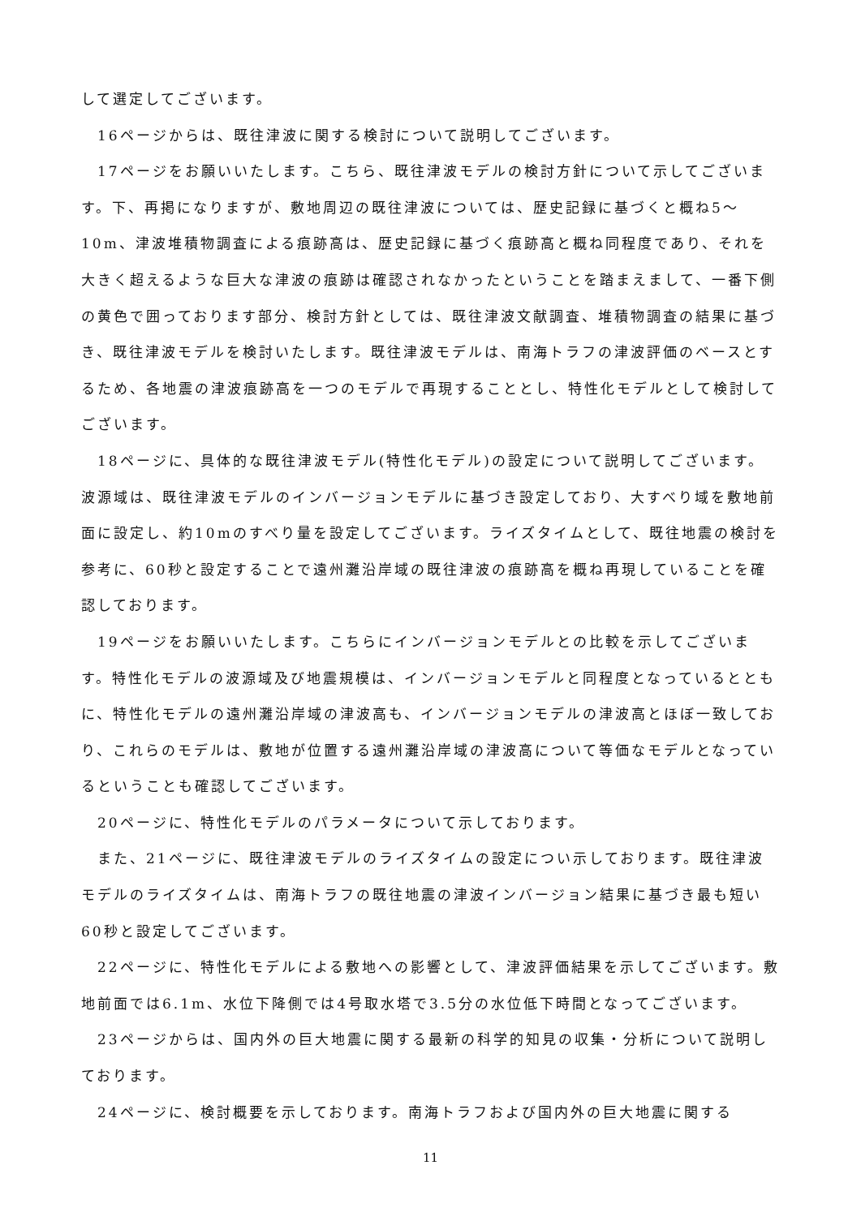して選定してございます。
16ページからは、既往津波に関する検討について説明してございます。
17ページをお願いいたします。こちら、既往津波モデルの検討方針について示してございます。下、再掲になりますが、敷地周辺の既往津波については、歴史記録に基づくと概ね5～10m、津波堆積物調査による痕跡高は、歴史記録に基づく痕跡高と概ね同程度であり、それを大きく超えるような巨大な津波の痕跡は確認されなかったということを踏まえまして、一番下側の黄色で囲っております部分、検討方針としては、既往津波文献調査、堆積物調査の結果に基づき、既往津波モデルを検討いたします。既往津波モデルは、南海トラフの津波評価のベースとするため、各地震の津波痕跡高を一つのモデルで再現することとし、特性化モデルとして検討してございます。
18ページに、具体的な既往津波モデル(特性化モデル)の設定について説明してございます。波源域は、既往津波モデルのインバージョンモデルに基づき設定しており、大すべり域を敷地前面に設定し、約10mのすべり量を設定してございます。ライズタイムとして、既往地震の検討を参考に、60秒と設定することで遠州灘沿岸域の既往津波の痕跡高を概ね再現していることを確認しております。
19ページをお願いいたします。こちらにインバージョンモデルとの比較を示してございます。特性化モデルの波源域及び地震規模は、インバージョンモデルと同程度となっているとともに、特性化モデルの遠州灘沿岸域の津波高も、インバージョンモデルの津波高とほぼ一致しており、これらのモデルは、敷地が位置する遠州灘沿岸域の津波高について等価なモデルとなっているということも確認してございます。
20ページに、特性化モデルのパラメータについて示しております。
また、21ページに、既往津波モデルのライズタイムの設定につい示しております。既往津波モデルのライズタイムは、南海トラフの既往地震の津波インバージョン結果に基づき最も短い60秒と設定してございます。
22ページに、特性化モデルによる敷地への影響として、津波評価結果を示してございます。敷地前面では6.1m、水位下降側では4号取水塔で3.5分の水位低下時間となってございます。
23ページからは、国内外の巨大地震に関する最新の科学的知見の収集・分析について説明しております。
24ページに、検討概要を示しております。南海トラフおよび国内外の巨大地震に関する
11